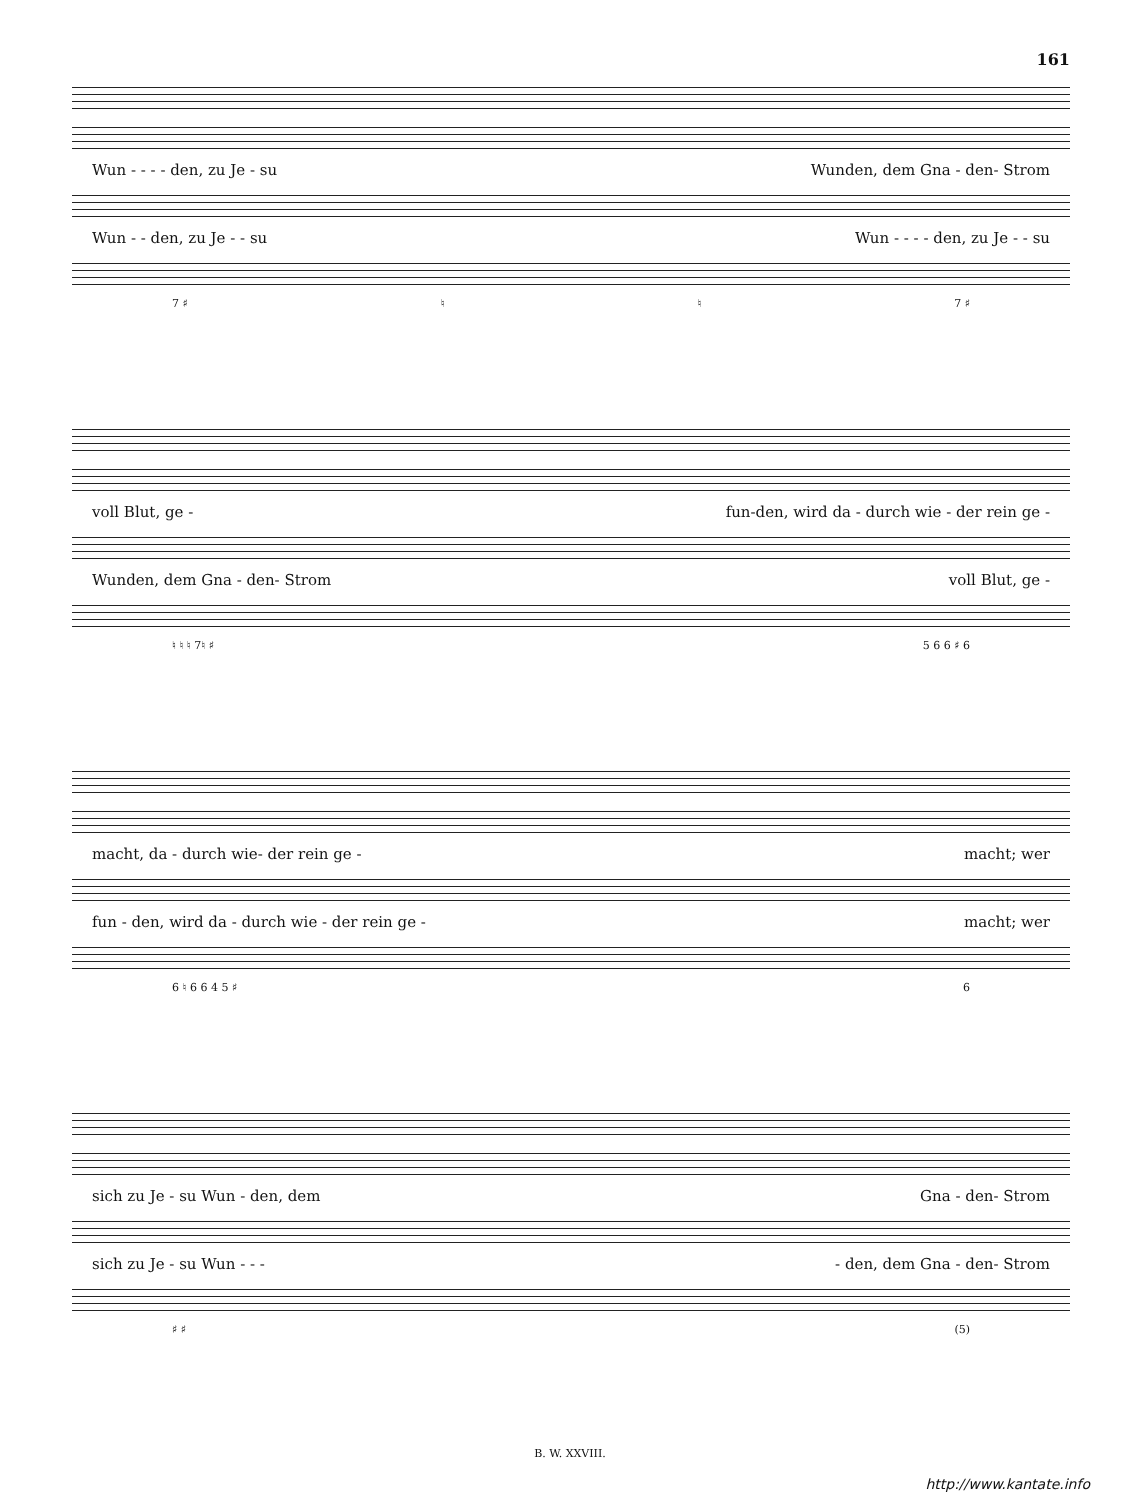161
Wun - - - - den, zu Je - su Wunden, dem Gna - den- Strom
Wun - - den, zu Je - - su Wun - - - - den, zu Je - - su
7 ♯ ♮ ♮ 7 ♯
voll Blut, ge - fun-den, wird da - durch wie - der rein ge -
Wunden, dem Gna - den- Strom voll Blut, ge -
♮ ♮ ♮ 7♮ ♯ 5 6 6 ♯ 6
macht, da - durch wie- der rein ge - macht; wer
fun - den, wird da - durch wie - der rein ge - macht; wer
6 ♮ 6 6 4 5 ♯ 6
sich zu Je - su Wun - den, dem Gna - den- Strom
sich zu Je - su Wun - - - - den, dem Gna - den- Strom
♯ ♯ (5)
B. W. XXVIII.
http://www.kantate.info